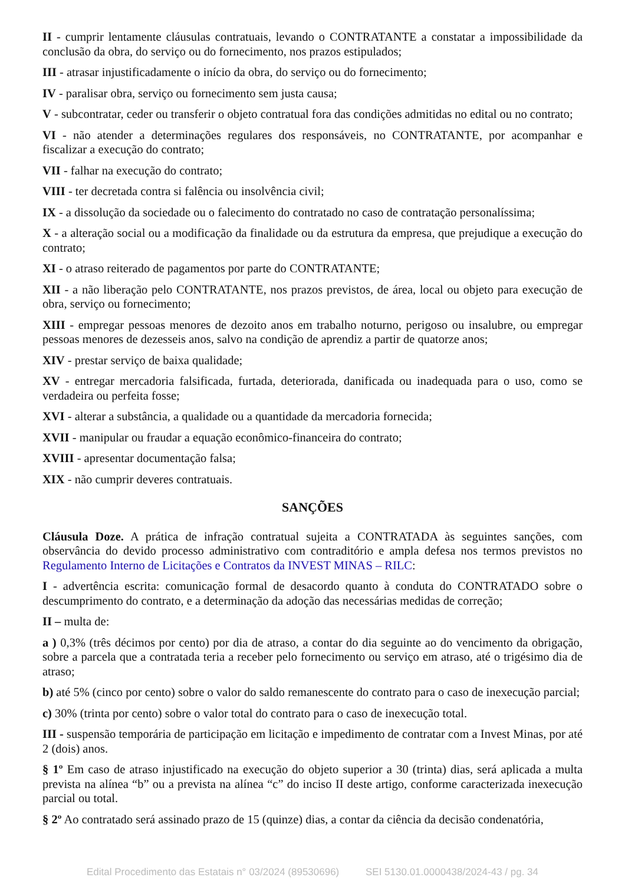II - cumprir lentamente cláusulas contratuais, levando o CONTRATANTE a constatar a impossibilidade da conclusão da obra, do serviço ou do fornecimento, nos prazos estipulados;
III - atrasar injustificadamente o início da obra, do serviço ou do fornecimento;
IV - paralisar obra, serviço ou fornecimento sem justa causa;
V - subcontratar, ceder ou transferir o objeto contratual fora das condições admitidas no edital ou no contrato;
VI - não atender a determinações regulares dos responsáveis, no CONTRATANTE, por acompanhar e fiscalizar a execução do contrato;
VII - falhar na execução do contrato;
VIII - ter decretada contra si falência ou insolvência civil;
IX - a dissolução da sociedade ou o falecimento do contratado no caso de contratação personalíssima;
X - a alteração social ou a modificação da finalidade ou da estrutura da empresa, que prejudique a execução do contrato;
XI - o atraso reiterado de pagamentos por parte do CONTRATANTE;
XII - a não liberação pelo CONTRATANTE, nos prazos previstos, de área, local ou objeto para execução de obra, serviço ou fornecimento;
XIII - empregar pessoas menores de dezoito anos em trabalho noturno, perigoso ou insalubre, ou empregar pessoas menores de dezesseis anos, salvo na condição de aprendiz a partir de quatorze anos;
XIV - prestar serviço de baixa qualidade;
XV - entregar mercadoria falsificada, furtada, deteriorada, danificada ou inadequada para o uso, como se verdadeira ou perfeita fosse;
XVI - alterar a substância, a qualidade ou a quantidade da mercadoria fornecida;
XVII - manipular ou fraudar a equação econômico-financeira do contrato;
XVIII - apresentar documentação falsa;
XIX - não cumprir deveres contratuais.
SANÇÕES
Cláusula Doze. A prática de infração contratual sujeita a CONTRATADA às seguintes sanções, com observância do devido processo administrativo com contraditório e ampla defesa nos termos previstos no Regulamento Interno de Licitações e Contratos da INVEST MINAS – RILC:
I - advertência escrita: comunicação formal de desacordo quanto à conduta do CONTRATADO sobre o descumprimento do contrato, e a determinação da adoção das necessárias medidas de correção;
II – multa de:
a ) 0,3% (três décimos por cento) por dia de atraso, a contar do dia seguinte ao do vencimento da obrigação, sobre a parcela que a contratada teria a receber pelo fornecimento ou serviço em atraso, até o trigésimo dia de atraso;
b) até 5% (cinco por cento) sobre o valor do saldo remanescente do contrato para o caso de inexecução parcial;
c) 30% (trinta por cento) sobre o valor total do contrato para o caso de inexecução total.
III - suspensão temporária de participação em licitação e impedimento de contratar com a Invest Minas, por até 2 (dois) anos.
§ 1º Em caso de atraso injustificado na execução do objeto superior a 30 (trinta) dias, será aplicada a multa prevista na alínea “b” ou a prevista na alínea “c” do inciso II deste artigo, conforme caracterizada inexecução parcial ou total.
§ 2º Ao contratado será assinado prazo de 15 (quinze) dias, a contar da ciência da decisão condenatória,
Edital Procedimento das Estatais n° 03/2024 (89530696) SEI 5130.01.0000438/2024-43 / pg. 34